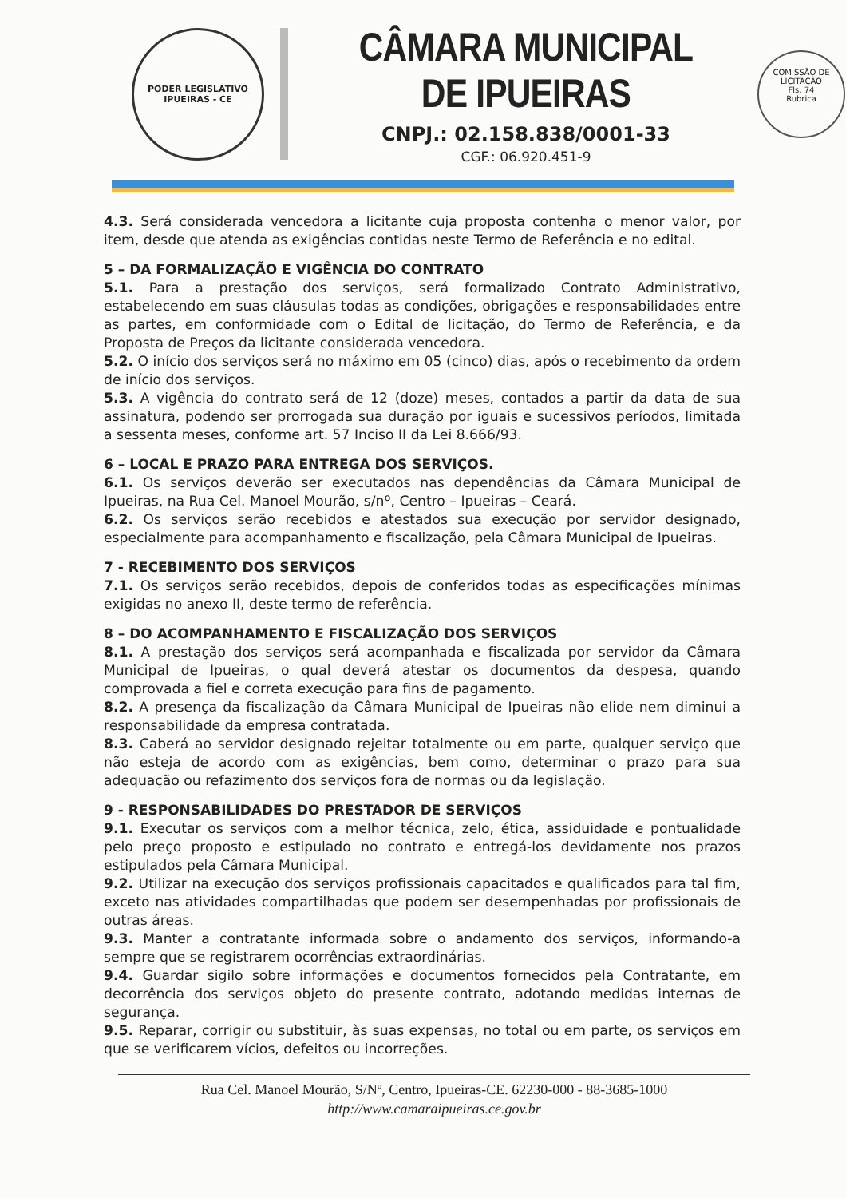PODER LEGISLATIVO
IPUEIRAS - CE
CÂMARA MUNICIPAL DE IPUEIRAS
CNPJ.: 02.158.838/0001-33
CGF.: 06.920.451-9
COMISSÃO DE LICITAÇÃO
Fls. 74
Rubrica
4.3. Será considerada vencedora a licitante cuja proposta contenha o menor valor, por item, desde que atenda as exigências contidas neste Termo de Referência e no edital.
5 – DA FORMALIZAÇÃO E VIGÊNCIA DO CONTRATO
5.1. Para a prestação dos serviços, será formalizado Contrato Administrativo, estabelecendo em suas cláusulas todas as condições, obrigações e responsabilidades entre as partes, em conformidade com o Edital de licitação, do Termo de Referência, e da Proposta de Preços da licitante considerada vencedora.
5.2. O início dos serviços será no máximo em 05 (cinco) dias, após o recebimento da ordem de início dos serviços.
5.3. A vigência do contrato será de 12 (doze) meses, contados a partir da data de sua assinatura, podendo ser prorrogada sua duração por iguais e sucessivos períodos, limitada a sessenta meses, conforme art. 57 Inciso II da Lei 8.666/93.
6 – LOCAL E PRAZO PARA ENTREGA DOS SERVIÇOS.
6.1. Os serviços deverão ser executados nas dependências da Câmara Municipal de Ipueiras, na Rua Cel. Manoel Mourão, s/nº, Centro – Ipueiras – Ceará.
6.2. Os serviços serão recebidos e atestados sua execução por servidor designado, especialmente para acompanhamento e fiscalização, pela Câmara Municipal de Ipueiras.
7 - RECEBIMENTO DOS SERVIÇOS
7.1. Os serviços serão recebidos, depois de conferidos todas as especificações mínimas exigidas no anexo II, deste termo de referência.
8 – DO ACOMPANHAMENTO E FISCALIZAÇÃO DOS SERVIÇOS
8.1. A prestação dos serviços será acompanhada e fiscalizada por servidor da Câmara Municipal de Ipueiras, o qual deverá atestar os documentos da despesa, quando comprovada a fiel e correta execução para fins de pagamento.
8.2. A presença da fiscalização da Câmara Municipal de Ipueiras não elide nem diminui a responsabilidade da empresa contratada.
8.3. Caberá ao servidor designado rejeitar totalmente ou em parte, qualquer serviço que não esteja de acordo com as exigências, bem como, determinar o prazo para sua adequação ou refazimento dos serviços fora de normas ou da legislação.
9 - RESPONSABILIDADES DO PRESTADOR DE SERVIÇOS
9.1. Executar os serviços com a melhor técnica, zelo, ética, assiduidade e pontualidade pelo preço proposto e estipulado no contrato e entregá-los devidamente nos prazos estipulados pela Câmara Municipal.
9.2. Utilizar na execução dos serviços profissionais capacitados e qualificados para tal fim, exceto nas atividades compartilhadas que podem ser desempenhadas por profissionais de outras áreas.
9.3. Manter a contratante informada sobre o andamento dos serviços, informando-a sempre que se registrarem ocorrências extraordinárias.
9.4. Guardar sigilo sobre informações e documentos fornecidos pela Contratante, em decorrência dos serviços objeto do presente contrato, adotando medidas internas de segurança.
9.5. Reparar, corrigir ou substituir, às suas expensas, no total ou em parte, os serviços em que se verificarem vícios, defeitos ou incorreções.
Rua Cel. Manoel Mourão, S/Nº, Centro, Ipueiras-CE. 62230-000 - 88-3685-1000
http://www.camaraipueiras.ce.gov.br